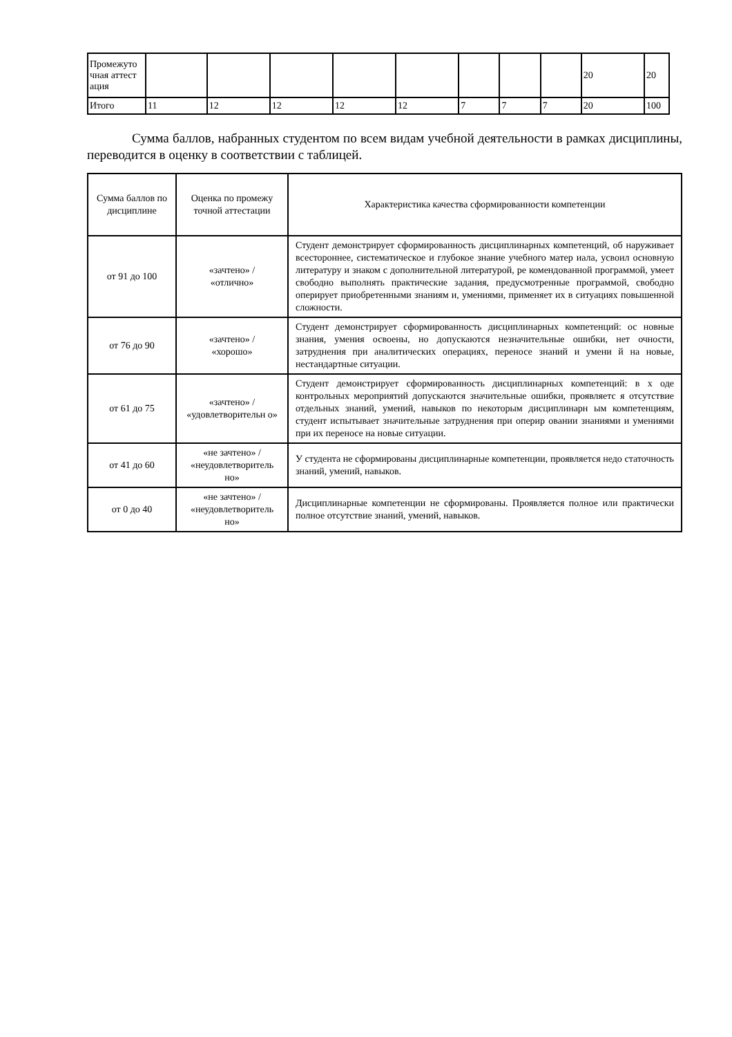| Промежуто чная аттест ация | | | | | | | | | 20 | 20 |
| Итого | 11 | 12 | 12 | 12 | 12 | 7 | 7 | 7 | 20 | 100 |
Сумма баллов, набранных студентом по всем видам учебной деятельности в рамках дисциплины, переводится в оценку в соответствии с таблицей.
| Сумма баллов по дисциплине | Оценка по промежу точной аттестации | Характеристика качества сформированности компетенции |
| --- | --- | --- |
| от 91 до 100 | «зачтено» / «отлично» | Студент демонстрирует сформированность дисциплинарных компетенций, об наруживает всестороннее, систематическое и глубокое знание учебного матер иала, усвоил основную литературу и знаком с дополнительной литературой, ре комендованной программой, умеет свободно выполнять практические задания, предусмотренные программой, свободно оперирует приобретенными знаниям и, умениями, применяет их в ситуациях повышенной сложности. |
| от 76 до 90 | «зачтено» / «хорошо» | Студент демонстрирует сформированность дисциплинарных компетенций: ос новные знания, умения освоены, но допускаются незначительные ошибки, нет очности, затруднения при аналитических операциях, переносе знаний и умени й на новые, нестандартные ситуации. |
| от 61 до 75 | «зачтено» / «удовлетворительн о» | Студент демонстрирует сформированность дисциплинарных компетенций: в х оде контрольных мероприятий допускаются значительные ошибки, проявляетс я отсутствие отдельных знаний, умений, навыков по некоторым дисциплинарн ым компетенциям, студент испытывает значительные затруднения при оперир овании знаниями и умениями при их переносе на новые ситуации. |
| от 41 до 60 | «не зачтено» / «неудовлетворитель но» | У студента не сформированы дисциплинарные компетенции, проявляется недо статочность знаний, умений, навыков. |
| от 0 до 40 | «не зачтено» / «неудовлетворитель но» | Дисциплинарные компетенции не сформированы. Проявляется полное или практически полное отсутствие знаний, умений, навыков. |